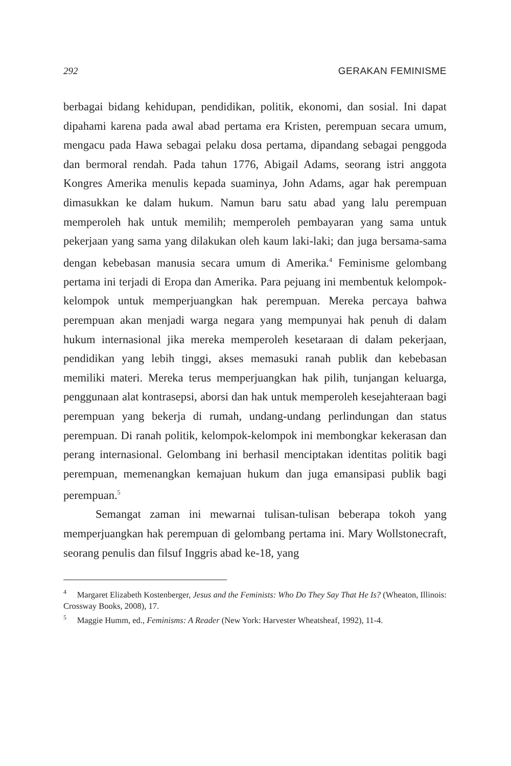292 GERAKAN FEMINISME
berbagai bidang kehidupan, pendidikan, politik, ekonomi, dan sosial. Ini dapat dipahami karena pada awal abad pertama era Kristen, perempuan secara umum, mengacu pada Hawa sebagai pelaku dosa pertama, dipandang sebagai penggoda dan bermoral rendah. Pada tahun 1776, Abigail Adams, seorang istri anggota Kongres Amerika menulis kepada suaminya, John Adams, agar hak perempuan dimasukkan ke dalam hukum. Namun baru satu abad yang lalu perempuan memperoleh hak untuk memilih; memperoleh pembayaran yang sama untuk pekerjaan yang sama yang dilakukan oleh kaum laki-laki; dan juga bersama-sama dengan kebebasan manusia secara umum di Amerika.<sup>4</sup> Feminisme gelombang pertama ini terjadi di Eropa dan Amerika. Para pejuang ini membentuk kelompok-kelompok untuk memperjuangkan hak perempuan. Mereka percaya bahwa perempuan akan menjadi warga negara yang mempunyai hak penuh di dalam hukum internasional jika mereka memperoleh kesetaraan di dalam pekerjaan, pendidikan yang lebih tinggi, akses memasuki ranah publik dan kebebasan memiliki materi. Mereka terus memperjuangkan hak pilih, tunjangan keluarga, penggunaan alat kontrasepsi, aborsi dan hak untuk memperoleh kesejahteraan bagi perempuan yang bekerja di rumah, undang-undang perlindungan dan status perempuan. Di ranah politik, kelompok-kelompok ini membongkar kekerasan dan perang internasional. Gelombang ini berhasil menciptakan identitas politik bagi perempuan, memenangkan kemajuan hukum dan juga emansipasi publik bagi perempuan.<sup>5</sup>
Semangat zaman ini mewarnai tulisan-tulisan beberapa tokoh yang memperjuangkan hak perempuan di gelombang pertama ini. Mary Wollstonecraft, seorang penulis dan filsuf Inggris abad ke-18, yang
<sup>4</sup> Margaret Elizabeth Kostenberger, Jesus and the Feminists: Who Do They Say That He Is? (Wheaton, Illinois: Crossway Books, 2008), 17.
<sup>5</sup> Maggie Humm, ed., Feminisms: A Reader (New York: Harvester Wheatsheaf, 1992), 11-4.